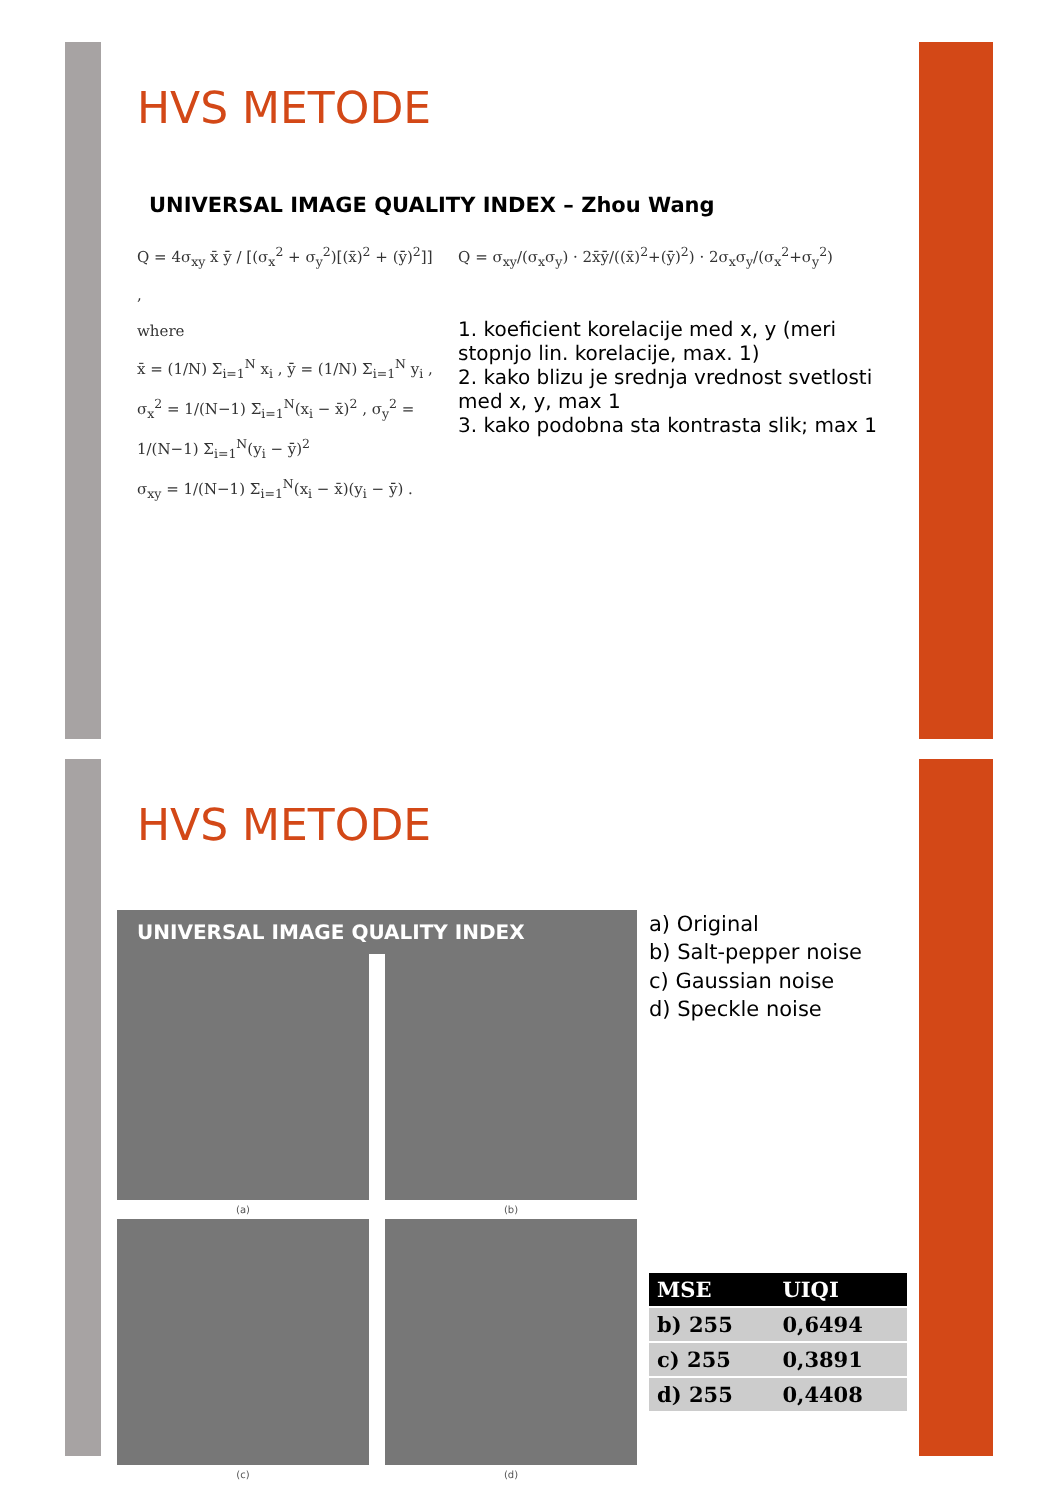HVS METODE
UNIVERSAL IMAGE QUALITY INDEX – Zhou Wang
Q = 4σ<sub>xy</sub> x̄ ȳ / [(σ<sub>x</sub><sup>2</sup> + σ<sub>y</sub><sup>2</sup>)[(x̄)<sup>2</sup> + (ȳ)<sup>2</sup>]] ,
where
x̄ = (1/N) Σ<sub>i=1</sub><sup>N</sup> x<sub>i</sub> , ȳ = (1/N) Σ<sub>i=1</sub><sup>N</sup> y<sub>i</sub> ,
σ<sub>x</sub><sup>2</sup> = 1/(N−1) Σ<sub>i=1</sub><sup>N</sup>(x<sub>i</sub> − x̄)<sup>2</sup> , σ<sub>y</sub><sup>2</sup> = 1/(N−1) Σ<sub>i=1</sub><sup>N</sup>(y<sub>i</sub> − ȳ)<sup>2</sup>
σ<sub>xy</sub> = 1/(N−1) Σ<sub>i=1</sub><sup>N</sup>(x<sub>i</sub> − x̄)(y<sub>i</sub> − ȳ) .
Q = σ<sub>xy</sub>/(σ<sub>x</sub>σ<sub>y</sub>) · 2x̄ȳ/((x̄)<sup>2</sup>+(ȳ)<sup>2</sup>) · 2σ<sub>x</sub>σ<sub>y</sub>/(σ<sub>x</sub><sup>2</sup>+σ<sub>y</sub><sup>2</sup>)
1. koeficient korelacije med x, y (meri stopnjo lin. korelacije, max. 1)
2. kako blizu je srednja vrednost svetlosti med x, y, max 1
3. kako podobna sta kontrasta slik; max 1
HVS METODE
UNIVERSAL IMAGE QUALITY INDEX
(a)
(b)
(c)
(d)
a) Original
b) Salt-pepper noise
c) Gaussian noise
d) Speckle noise
| MSE | UIQI |
| --- | --- |
| b) 255 | 0,6494 |
| c) 255 | 0,3891 |
| d) 255 | 0,4408 |